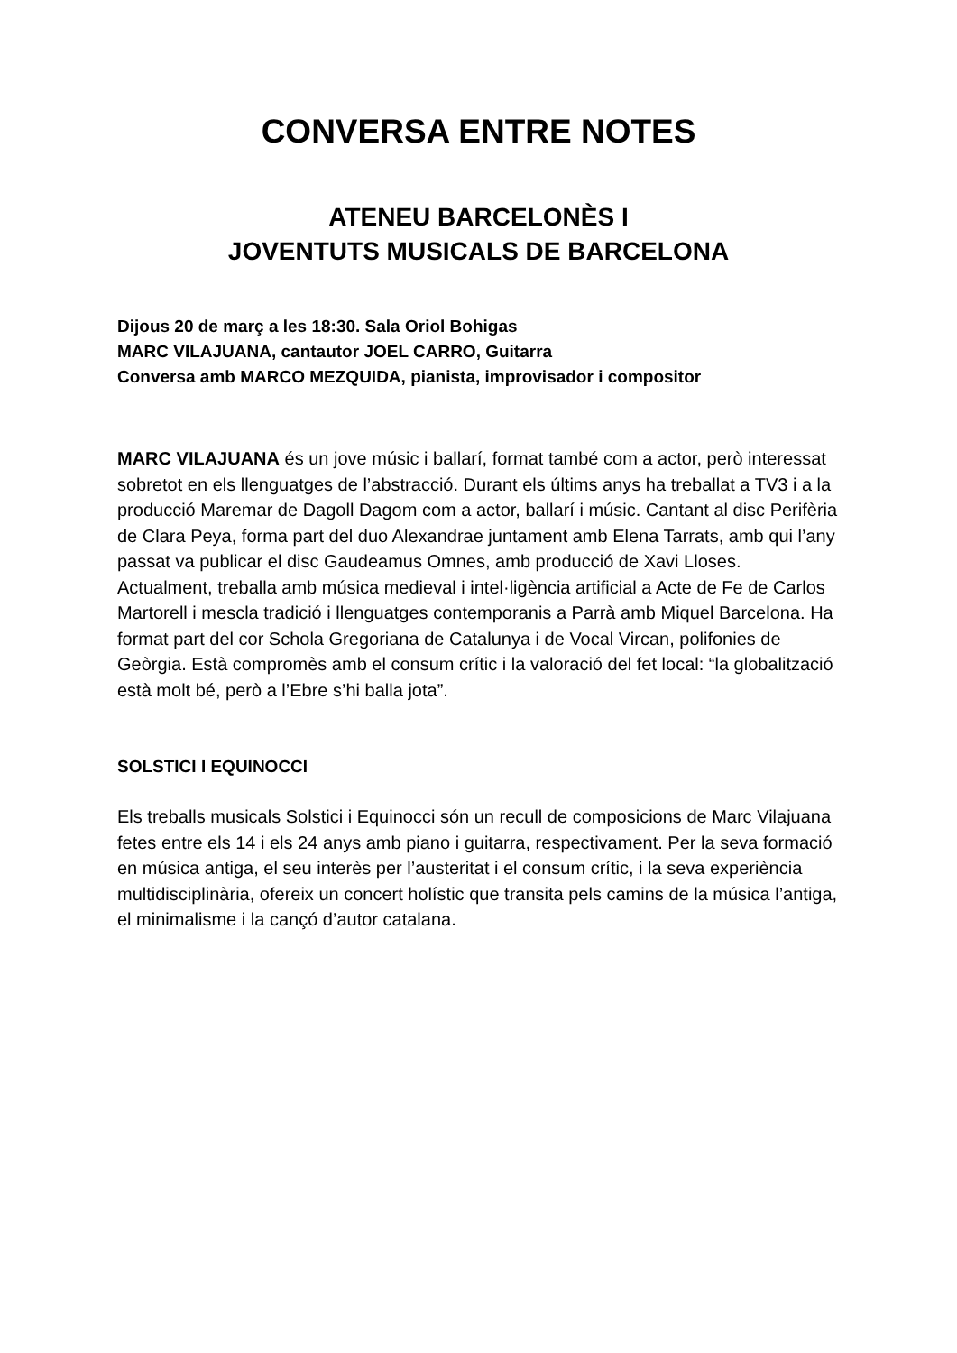CONVERSA ENTRE NOTES
ATENEU BARCELONÈS I
JOVENTUTS MUSICALS DE BARCELONA
Dijous 20 de març a les 18:30. Sala Oriol Bohigas
MARC VILAJUANA, cantautor JOEL CARRO, Guitarra
Conversa amb MARCO MEZQUIDA, pianista, improvisador i compositor
MARC VILAJUANA és un jove músic i ballarí, format també com a actor, però interessat sobretot en els llenguatges de l’abstracció. Durant els últims anys ha treballat a TV3 i a la producció Maremar de Dagoll Dagom com a actor, ballarí i músic. Cantant al disc Perifèria de Clara Peya, forma part del duo Alexandrae juntament amb Elena Tarrats, amb qui l’any passat va publicar el disc Gaudeamus Omnes, amb producció de Xavi Lloses. Actualment, treballa amb música medieval i intel·ligència artificial a Acte de Fe de Carlos Martorell i mescla tradició i llenguatges contemporanis a Parrà amb Miquel Barcelona. Ha format part del cor Schola Gregoriana de Catalunya i de Vocal Vircan, polifonies de Geòrgia. Està compromès amb el consum crític i la valoració del fet local: “la globalització està molt bé, però a l’Ebre s’hi balla jota”.
SOLSTICI I EQUINOCCI
Els treballs musicals Solstici i Equinocci són un recull de composicions de Marc Vilajuana fetes entre els 14 i els 24 anys amb piano i guitarra, respectivament. Per la seva formació en música antiga, el seu interès per l’austeritat i el consum crític, i la seva experiència multidisciplinària, ofereix un concert holístic que transita pels camins de la música l’antiga, el minimalisme i la cançó d’autor catalana.